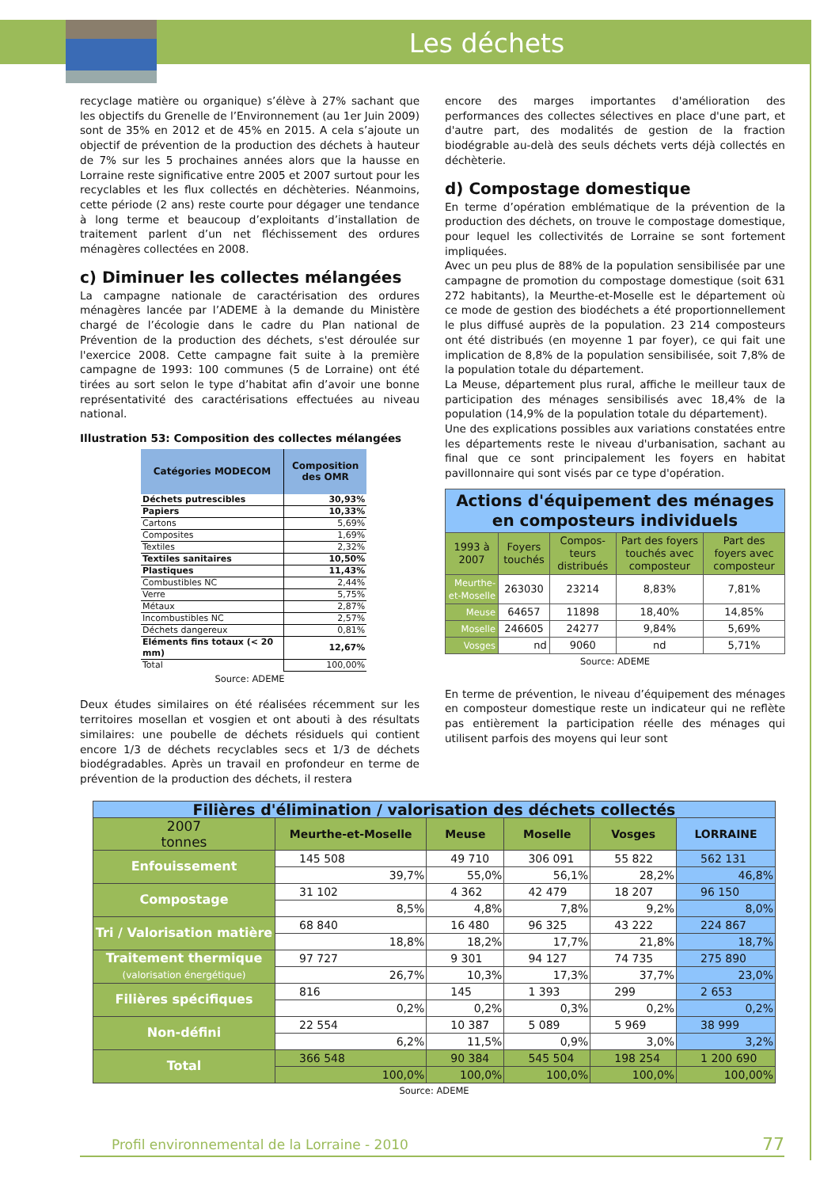Les déchets
recyclage matière ou organique) s’élève à 27% sachant que les objectifs du Grenelle de l’Environnement (au 1er Juin 2009) sont de 35% en 2012 et de 45% en 2015. A cela s’ajoute un objectif de prévention de la production des déchets à hauteur de 7% sur les 5 prochaines années alors que la hausse en Lorraine reste significative entre 2005 et 2007 surtout pour les recyclables et les flux collectés en déchèteries. Néanmoins, cette période (2 ans) reste courte pour dégager une tendance à long terme et beaucoup d’exploitants d’installation de traitement parlent d’un net fléchissement des ordures ménagères collectées en 2008.
c) Diminuer les collectes mélangées
La campagne nationale de caractérisation des ordures ménagères lancée par l’ADEME à la demande du Ministère chargé de l’écologie dans le cadre du Plan national de Prévention de la production des déchets, s'est déroulée sur l'exercice 2008. Cette campagne fait suite à la première campagne de 1993: 100 communes (5 de Lorraine) ont été tirées au sort selon le type d’habitat afin d’avoir une bonne représentativité des caractérisations effectuées au niveau national.
Illustration 53: Composition des collectes mélangées
| Catégories MODECOM | Composition des OMR |
| --- | --- |
| Déchets putrescibles | 30,93% |
| Papiers | 10,33% |
| Cartons | 5,69% |
| Composites | 1,69% |
| Textiles | 2,32% |
| Textiles sanitaires | 10,50% |
| Plastiques | 11,43% |
| Combustibles NC | 2,44% |
| Verre | 5,75% |
| Métaux | 2,87% |
| Incombustibles NC | 2,57% |
| Déchets dangereux | 0,81% |
| Eléments fins totaux (< 20 mm) | 12,67% |
| Total | 100,00% |
Source: ADEME
Deux études similaires on été réalisées récemment sur les territoires mosellan et vosgien et ont abouti à des résultats similaires: une poubelle de déchets résiduels qui contient encore 1/3 de déchets recyclables secs et 1/3 de déchets biodégradables. Après un travail en profondeur en terme de prévention de la production des déchets, il restera
encore des marges importantes d'amélioration des performances des collectes sélectives en place d'une part, et d'autre part, des modalités de gestion de la fraction biodégrable au-delà des seuls déchets verts déjà collectés en déchèterie.
d) Compostage domestique
En terme d’opération emblématique de la prévention de la production des déchets, on trouve le compostage domestique, pour lequel les collectivités de Lorraine se sont fortement impliquées.
Avec un peu plus de 88% de la population sensibilisée par une campagne de promotion du compostage domestique (soit 631 272 habitants), la Meurthe-et-Moselle est le département où ce mode de gestion des biodéchets a été proportionnellement le plus diffusé auprès de la population. 23 214 composteurs ont été distribués (en moyenne 1 par foyer), ce qui fait une implication de 8,8% de la population sensibilisée, soit 7,8% de la population totale du département.
La Meuse, département plus rural, affiche le meilleur taux de participation des ménages sensibilisés avec 18,4% de la population (14,9% de la population totale du département).
Une des explications possibles aux variations constatées entre les départements reste le niveau d'urbanisation, sachant au final que ce sont principalement les foyers en habitat pavillonnaire qui sont visés par ce type d'opération.
| Actions d'équipement des ménages en composteurs individuels | | | | |
| --- | --- | --- | --- | --- |
| 1993 à 2007 | Foyers touchés | Compos-teurs distribués | Part des foyers touchés avec composteur | Part des foyers avec composteur |
| Meurthe-et-Moselle | 263030 | 23214 | 8,83% | 7,81% |
| Meuse | 64657 | 11898 | 18,40% | 14,85% |
| Moselle | 246605 | 24277 | 9,84% | 5,69% |
| Vosges | nd | 9060 | nd | 5,71% |
Source: ADEME
En terme de prévention, le niveau d’équipement des ménages en composteur domestique reste un indicateur qui ne reflète pas entièrement la participation réelle des ménages qui utilisent parfois des moyens qui leur sont
| Filières d'élimination / valorisation des déchets collectés | | | | | |
| --- | --- | --- | --- | --- | --- |
| 2007 tonnes | Meurthe-et-Moselle | Meuse | Moselle | Vosges | LORRAINE |
| Enfouissement | 145 508 | 49 710 | 306 091 | 55 822 | 562 131 |
| | 39,7% | 55,0% | 56,1% | 28,2% | 46,8% |
| Compostage | 31 102 | 4 362 | 42 479 | 18 207 | 96 150 |
| | 8,5% | 4,8% | 7,8% | 9,2% | 8,0% |
| Tri / Valorisation matière | 68 840 | 16 480 | 96 325 | 43 222 | 224 867 |
| | 18,8% | 18,2% | 17,7% | 21,8% | 18,7% |
| Traitement thermique (valorisation énergétique) | 97 727 | 9 301 | 94 127 | 74 735 | 275 890 |
| | 26,7% | 10,3% | 17,3% | 37,7% | 23,0% |
| Filières spécifiques | 816 | 145 | 1 393 | 299 | 2 653 |
| | 0,2% | 0,2% | 0,3% | 0,2% | 0,2% |
| Non-défini | 22 554 | 10 387 | 5 089 | 5 969 | 38 999 |
| | 6,2% | 11,5% | 0,9% | 3,0% | 3,2% |
| Total | 366 548 | 90 384 | 545 504 | 198 254 | 1 200 690 |
| | 100,0% | 100,0% | 100,0% | 100,0% | 100,00% |
Source: ADEME
Profil environnemental de la Lorraine - 2010 77